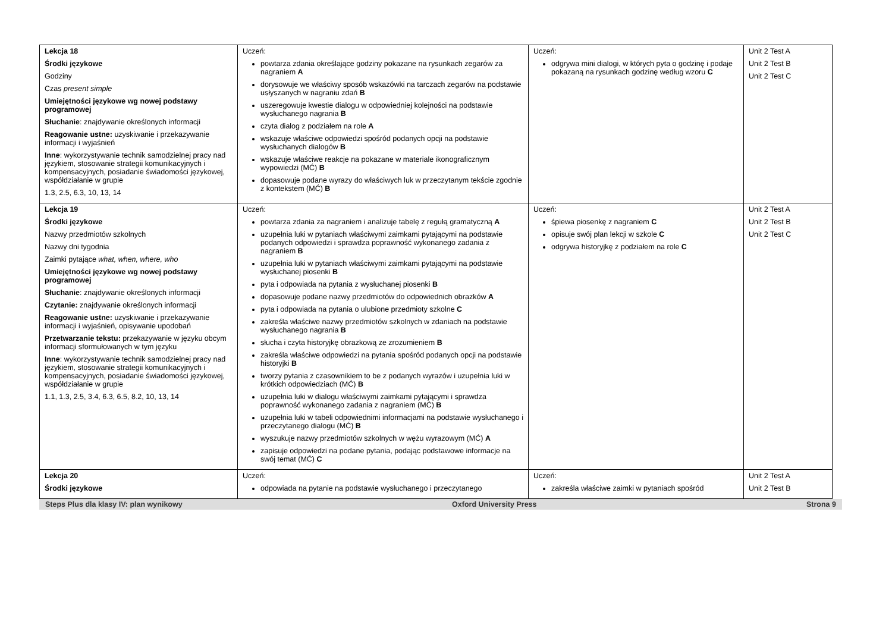| Lekcja 18 Środki językowe Godziny Czas present simple Umiejętności językowe wg nowej podstawy programowej Słuchanie : znajdywanie określonych informacji Reagowanie ustne: uzyskiwanie i przekazywanie informacji i wyjaśnień Inne : wykorzystywanie technik samodzielnej pracy nad językiem, stosowanie strategii komunikacyjnych i kompensacyjnych, posiadanie świadomości językowej, współdziałanie w grupie 1.3, 2.5, 6.3, 10, 13, 14 | Uczeń: powtarza zdania określające godziny pokazane na rysunkach zegarów za nagraniem A dorysowuje we właściwy sposób wskazówki na tarczach zegarów na podstawie usłyszanych w nagraniu zdań B uszeregowuje kwestie dialogu w odpowiedniej kolejności na podstawie wysłuchanego nagrania B czyta dialog z podziałem na role A wskazuje właściwe odpowiedzi spośród podanych opcji na podstawie wysłuchanych dialogów B wskazuje właściwe reakcje na pokazane w materiale ikonograficznym wypowiedzi (MĆ) B dopasowuje podane wyrazy do właściwych luk w przeczytanym tekście zgodnie z kontekstem (MĆ) B | Uczeń: odgrywa mini dialogi, w których pyta o godzinę i podaje pokazaną na rysunkach godzinę według wzoru C | Unit 2 Test A Unit 2 Test B Unit 2 Test C |
| Lekcja 19 Środki językowe Nazwy przedmiotów szkolnych Nazwy dni tygodnia Zaimki pytające what, when, where, who Umiejętności językowe wg nowej podstawy programowej Słuchanie : znajdywanie określonych informacji Czytanie: znajdywanie określonych informacji Reagowanie ustne: uzyskiwanie i przekazywanie informacji i wyjaśnień, opisywanie upodobań Przetwarzanie tekstu: przekazywanie w języku obcym informacji sformułowanych w tym języku Inne : wykorzystywanie technik samodzielnej pracy nad językiem, stosowanie strategii komunikacyjnych i kompensacyjnych, posiadanie świadomości językowej, współdziałanie w grupie 1.1, 1.3, 2.5, 3.4, 6.3, 6.5, 8.2, 10, 13, 14 | Uczeń: powtarza zdania za nagraniem i analizuje tabelę z regułą gramatyczną A uzupełnia luki w pytaniach właściwymi zaimkami pytającymi na podstawie podanych odpowiedzi i sprawdza poprawność wykonanego zadania z nagraniem B uzupełnia luki w pytaniach właściwymi zaimkami pytającymi na podstawie wysłuchanej piosenki B pyta i odpowiada na pytania z wysłuchanej piosenki B dopasowuje podane nazwy przedmiotów do odpowiednich obrazków A pyta i odpowiada na pytania o ulubione przedmioty szkolne C zakreśla właściwe nazwy przedmiotów szkolnych w zdaniach na podstawie wysłuchanego nagrania B słucha i czyta historyjkę obrazkową ze zrozumieniem B zakreśla właściwe odpowiedzi na pytania spośród podanych opcji na podstawie historyjki B tworzy pytania z czasownikiem to be z podanych wyrazów i uzupełnia luki w krótkich odpowiedziach (MĆ) B uzupełnia luki w dialogu właściwymi zaimkami pytającymi i sprawdza poprawność wykonanego zadania z nagraniem (MĆ) B uzupełnia luki w tabeli odpowiednimi informacjami na podstawie wysłuchanego i przeczytanego dialogu (MĆ) B wyszukuje nazwy przedmiotów szkolnych w wężu wyrazowym (MĆ) A zapisuje odpowiedzi na podane pytania, podając podstawowe informacje na swój temat (MĆ) C | Uczeń: śpiewa piosenkę z nagraniem C opisuje swój plan lekcji w szkole C odgrywa historyjkę z podziałem na role C | Unit 2 Test A Unit 2 Test B Unit 2 Test C |
| Lekcja 20 Środki językowe | Uczeń: odpowiada na pytanie na podstawie wysłuchanego i przeczytanego | Uczeń: zakreśla właściwe zaimki w pytaniach spośród | Unit 2 Test A Unit 2 Test B |
Steps Plus dla klasy IV: plan wynikowy Oxford University Press Strona 9